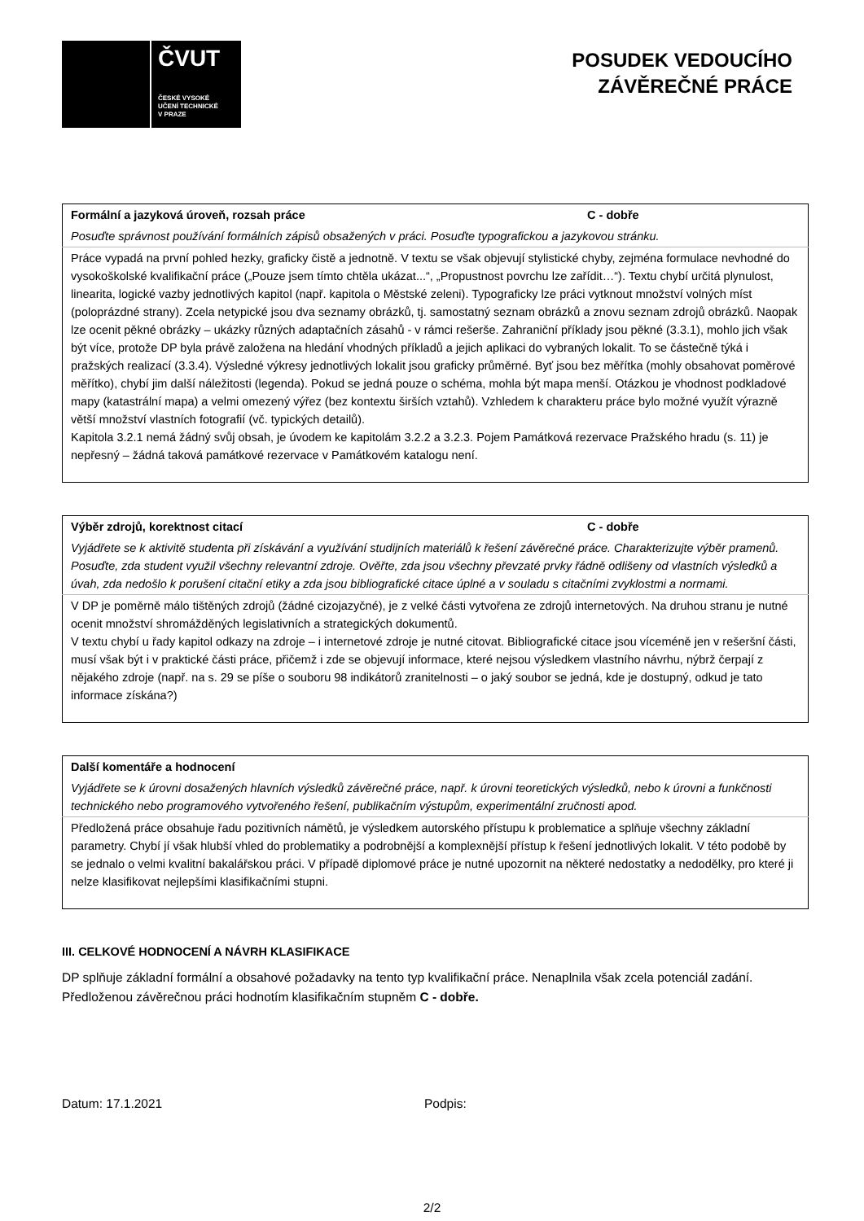ČVUT
ČESKÉ VYSOKÉ
UČENÍ TECHNICKÉ
V PRAZE
POSUDEK VEDOUCÍHO
ZÁVĚREČNÉ PRÁCE
| Formální a jazyková úroveň, rozsah práce C - dobře |
| Posuďte správnost používání formálních zápisů obsažených v práci. Posuďte typografickou a jazykovou stránku. |
| Práce vypadá na první pohled hezky, graficky čistě a jednotně. V textu se však objevují stylistické chyby, zejména formulace nevhodné do vysokoškolské kvalifikační práce („Pouze jsem tímto chtěla ukázat...“, „Propustnost povrchu lze zařídit…“). Textu chybí určitá plynulost, linearita, logické vazby jednotlivých kapitol (např. kapitola o Městské zeleni). Typograficky lze práci vytknout množství volných míst (poloprázdné strany). Zcela netypické jsou dva seznamy obrázků, tj. samostatný seznam obrázků a znovu seznam zdrojů obrázků. Naopak lze ocenit pěkné obrázky – ukázky různých adaptačních zásahů - v rámci rešerše. Zahraniční příklady jsou pěkné (3.3.1), mohlo jich však být více, protože DP byla právě založena na hledání vhodných příkladů a jejich aplikaci do vybraných lokalit. To se částečně týká i pražských realizací (3.3.4). Výsledné výkresy jednotlivých lokalit jsou graficky průměrné. Byť jsou bez měřítka (mohly obsahovat poměrové měřítko), chybí jim další náležitosti (legenda). Pokud se jedná pouze o schéma, mohla být mapa menší. Otázkou je vhodnost podkladové mapy (katastrální mapa) a velmi omezený výřez (bez kontextu širších vztahů). Vzhledem k charakteru práce bylo možné využít výrazně větší množství vlastních fotografií (vč. typických detailů). Kapitola 3.2.1 nemá žádný svůj obsah, je úvodem ke kapitolám 3.2.2 a 3.2.3. Pojem Památková rezervace Pražského hradu (s. 11) je nepřesný – žádná taková památkové rezervace v Památkovém katalogu není. |
| Výběr zdrojů, korektnost citací C - dobře |
| Vyjádřete se k aktivitě studenta při získávání a využívání studijních materiálů k řešení závěrečné práce. Charakterizujte výběr pramenů. Posuďte, zda student využil všechny relevantní zdroje. Ověřte, zda jsou všechny převzaté prvky řádně odlišeny od vlastních výsledků a úvah, zda nedošlo k porušení citační etiky a zda jsou bibliografické citace úplné a v souladu s citačními zvyklostmi a normami. |
| V DP je poměrně málo tištěných zdrojů (žádné cizojazyčné), je z velké části vytvořena ze zdrojů internetových. Na druhou stranu je nutné ocenit množství shromážděných legislativních a strategických dokumentů. V textu chybí u řady kapitol odkazy na zdroje – i internetové zdroje je nutné citovat. Bibliografické citace jsou víceméně jen v rešeršní části, musí však být i v praktické části práce, přičemž i zde se objevují informace, které nejsou výsledkem vlastního návrhu, nýbrž čerpají z nějakého zdroje (např. na s. 29 se píše o souboru 98 indikátorů zranitelnosti – o jaký soubor se jedná, kde je dostupný, odkud je tato informace získána?) |
| Další komentáře a hodnocení |
| Vyjádřete se k úrovni dosažených hlavních výsledků závěrečné práce, např. k úrovni teoretických výsledků, nebo k úrovni a funkčnosti technického nebo programového vytvořeného řešení, publikačním výstupům, experimentální zručnosti apod. |
| Předložená práce obsahuje řadu pozitivních námětů, je výsledkem autorského přístupu k problematice a splňuje všechny základní parametry. Chybí jí však hlubší vhled do problematiky a podrobnější a komplexnější přístup k řešení jednotlivých lokalit. V této podobě by se jednalo o velmi kvalitní bakalářskou práci. V případě diplomové práce je nutné upozornit na některé nedostatky a nedodělky, pro které ji nelze klasifikovat nejlepšími klasifikačními stupni. |
III. CELKOVÉ HODNOCENÍ A NÁVRH KLASIFIKACE
DP splňuje základní formální a obsahové požadavky na tento typ kvalifikační práce. Nenaplnila však zcela potenciál zadání.
Předloženou závěrečnou práci hodnotím klasifikačním stupněm C - dobře.
Datum: 17.1.2021 Podpis:
2/2